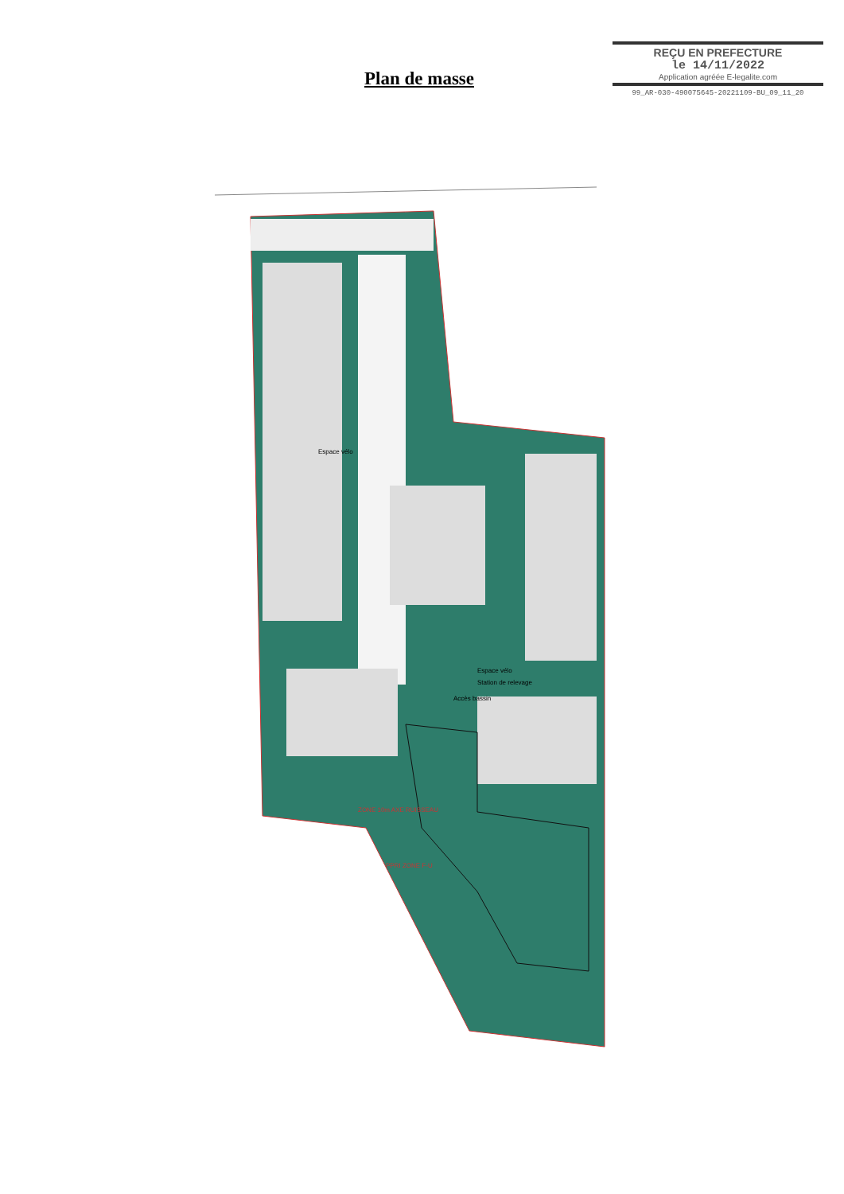REÇU EN PREFECTURE
le 14/11/2022
Application agréée E-legalite.com
99_AR-030-490075645-20221109-BU_09_11_20
Plan de masse
Espace vélo
Station de relevage
Espace vélo
Accès bassin
ZONE 10m AXE RUISSEAU
PPRI ZONE F-U